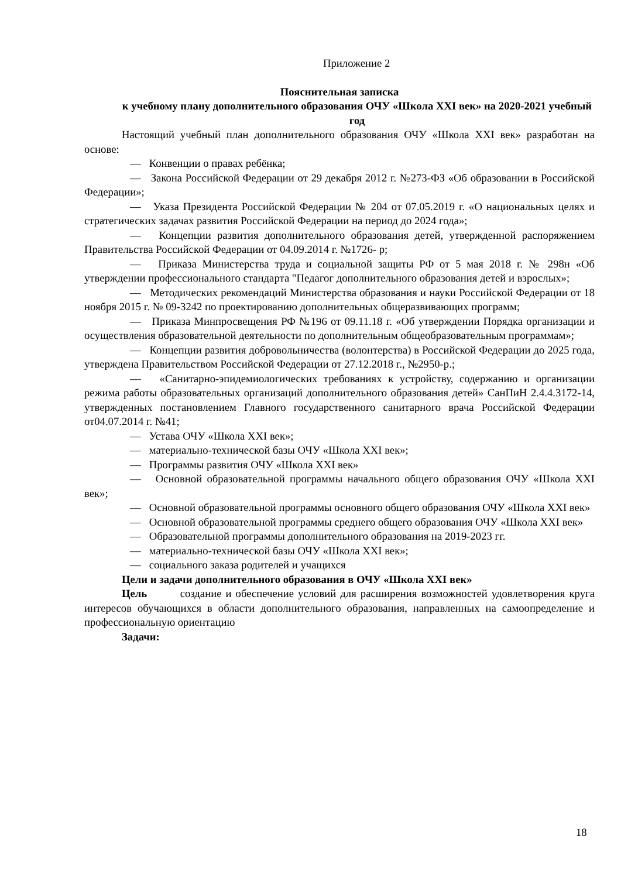Приложение 2
Пояснительная записка
к учебному плану дополнительного образования ОЧУ «Школа XXI век» на 2020-2021 учебный год
Настоящий учебный план дополнительного образования ОЧУ «Школа XXI век» разработан на основе:
— Конвенции о правах ребёнка;
— Закона Российской Федерации от 29 декабря 2012 г. №273-ФЗ «Об образовании в Российской Федерации»;
— Указа Президента Российской Федерации № 204 от 07.05.2019 г. «О национальных целях и стратегических задачах развития Российской Федерации на период до 2024 года»;
— Концепции развития дополнительного образования детей, утвержденной распоряжением Правительства Российской Федерации от 04.09.2014 г. №1726- р;
— Приказа Министерства труда и социальной защиты РФ от 5 мая 2018 г. № 298н «Об утверждении профессионального стандарта "Педагог дополнительного образования детей и взрослых»;
— Методических рекомендаций Министерства образования и науки Российской Федерации от 18 ноября 2015 г. № 09-3242 по проектированию дополнительных общеразвивающих программ;
— Приказа Минпросвещения РФ №196 от 09.11.18 г. «Об утверждении Порядка организации и осуществления образовательной деятельности по дополнительным общеобразовательным программам»;
— Концепции развития добровольничества (волонтерства) в Российской Федерации до 2025 года, утверждена Правительством Российской Федерации от 27.12.2018 г., №2950-р.;
— «Санитарно-эпидемиологических требованиях к устройству, содержанию и организации режима работы образовательных организаций дополнительного образования детей» СанПиН 2.4.4.3172-14, утвержденных постановлением Главного государственного санитарного врача Российской Федерации от04.07.2014 г. №41;
— Устава ОЧУ «Школа XXI век»;
— материально-технической базы ОЧУ «Школа XXI век»;
— Программы развития ОЧУ «Школа XXI век»
— Основной образовательной программы начального общего образования ОЧУ «Школа XXI век»;
— Основной образовательной программы основного общего образования ОЧУ «Школа XXI век»
— Основной образовательной программы среднего общего образования ОЧУ «Школа XXI век»
— Образовательной программы дополнительного образования на 2019-2023 гг.
— материально-технической базы ОЧУ «Школа XXI век»;
— социального заказа родителей и учащихся
Цели и задачи дополнительного образования в ОЧУ «Школа XXI век»
Цель создание и обеспечение условий для расширения возможностей удовлетворения круга интересов обучающихся в области дополнительного образования, направленных на самоопределение и профессиональную ориентацию
Задачи:
18